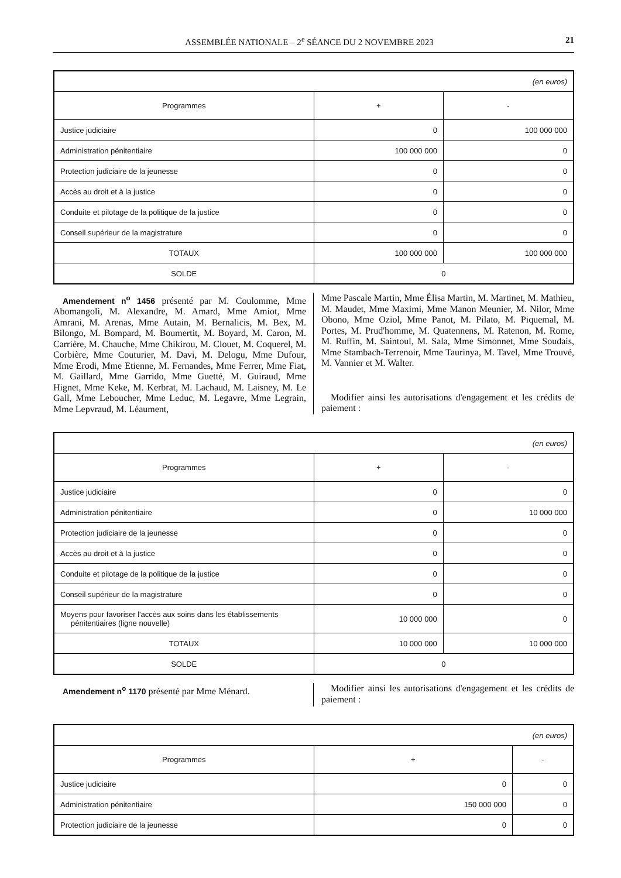ASSEMBLÉE NATIONALE – 2<sup>e</sup> SÉANCE DU 2 NOVEMBRE 2023 21
| (en euros) | | |
| Programmes | + | - |
| Justice judiciaire | 0 | 100 000 000 |
| Administration pénitentiaire | 100 000 000 | 0 |
| Protection judiciaire de la jeunesse | 0 | 0 |
| Accès au droit et à la justice | 0 | 0 |
| Conduite et pilotage de la politique de la justice | 0 | 0 |
| Conseil supérieur de la magistrature | 0 | 0 |
| TOTAUX | 100 000 000 | 100 000 000 |
| SOLDE | 0 | |
Amendement n<sup>o</sup> 1456 présenté par M. Coulomme, Mme Abomangoli, M. Alexandre, M. Amard, Mme Amiot, Mme Amrani, M. Arenas, Mme Autain, M. Bernalicis, M. Bex, M. Bilongo, M. Bompard, M. Boumertit, M. Boyard, M. Caron, M. Carrière, M. Chauche, Mme Chikirou, M. Clouet, M. Coquerel, M. Corbière, Mme Couturier, M. Davi, M. Delogu, Mme Dufour, Mme Erodi, Mme Etienne, M. Fernandes, Mme Ferrer, Mme Fiat, M. Gaillard, Mme Garrido, Mme Guetté, M. Guiraud, Mme Hignet, Mme Keke, M. Kerbrat, M. Lachaud, M. Laisney, M. Le Gall, Mme Leboucher, Mme Leduc, M. Legavre, Mme Legrain, Mme Lepvraud, M. Léaument,
Mme Pascale Martin, Mme Élisa Martin, M. Martinet, M. Mathieu, M. Maudet, Mme Maximi, Mme Manon Meunier, M. Nilor, Mme Obono, Mme Oziol, Mme Panot, M. Pilato, M. Piquemal, M. Portes, M. Prud'homme, M. Quatennens, M. Ratenon, M. Rome, M. Ruffin, M. Saintoul, M. Sala, Mme Simonnet, Mme Soudais, Mme Stambach-Terrenoir, Mme Taurinya, M. Tavel, Mme Trouvé, M. Vannier et M. Walter.
Modifier ainsi les autorisations d'engagement et les crédits de paiement :
| (en euros) | | |
| Programmes | + | - |
| Justice judiciaire | 0 | 0 |
| Administration pénitentiaire | 0 | 10 000 000 |
| Protection judiciaire de la jeunesse | 0 | 0 |
| Accès au droit et à la justice | 0 | 0 |
| Conduite et pilotage de la politique de la justice | 0 | 0 |
| Conseil supérieur de la magistrature | 0 | 0 |
| Moyens pour favoriser l'accès aux soins dans les établissements pénitentiaires (ligne nouvelle) | 10 000 000 | 0 |
| TOTAUX | 10 000 000 | 10 000 000 |
| SOLDE | 0 | |
Amendement n<sup>o</sup> 1170 présenté par Mme Ménard.
Modifier ainsi les autorisations d'engagement et les crédits de paiement :
| (en euros) | | |
| Programmes | + | - |
| Justice judiciaire | 0 | 0 |
| Administration pénitentiaire | 150 000 000 | 0 |
| Protection judiciaire de la jeunesse | 0 | 0 |